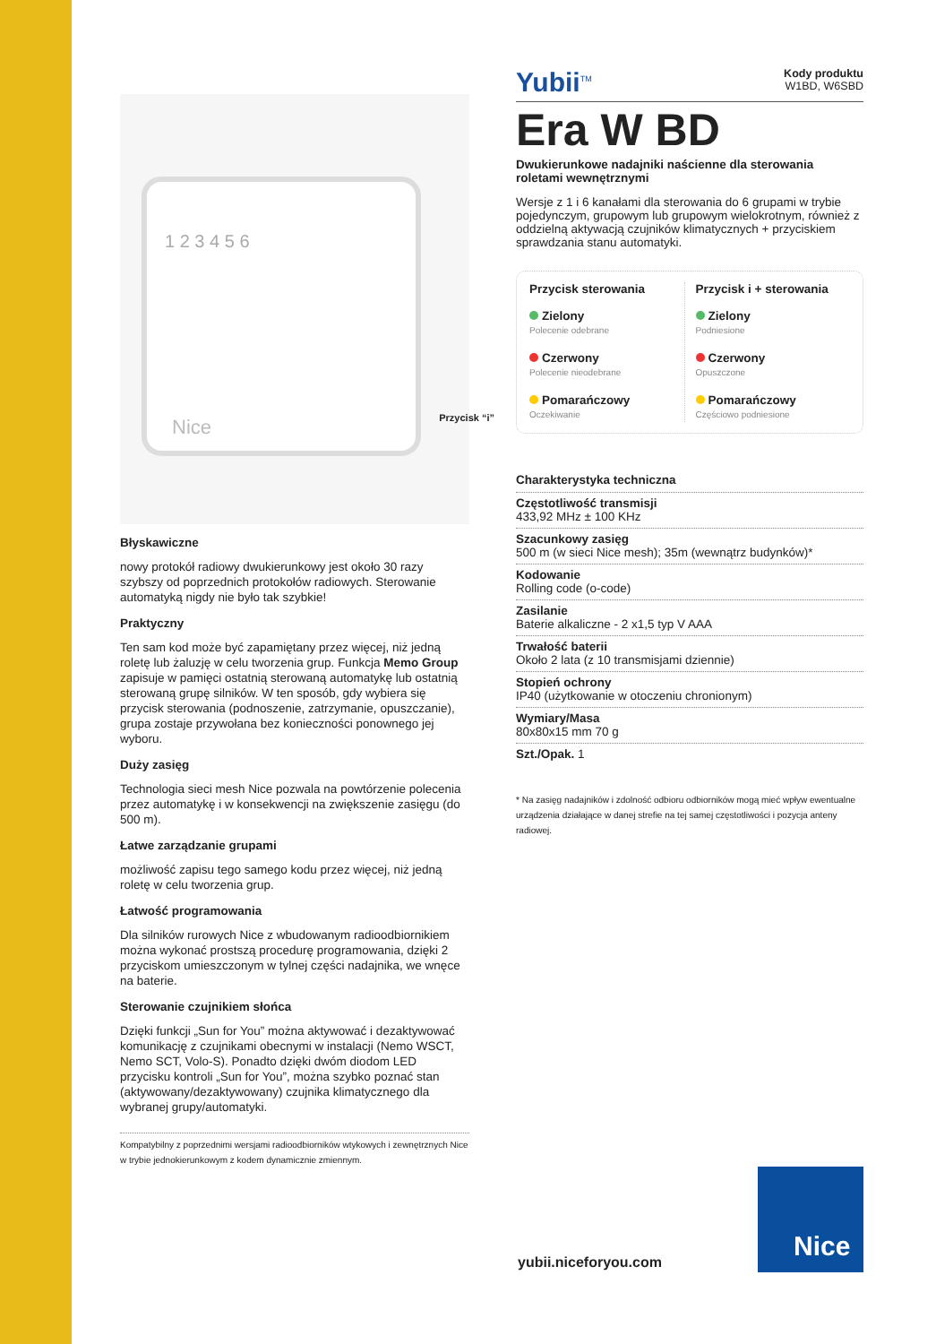1 2 3 4 5 6
Nice
Przycisk “i”
Błyskawiczne
nowy protokół radiowy dwukierunkowy jest około 30 razy szybszy od poprzednich protokołów radiowych. Sterowanie automatyką nigdy nie było tak szybkie!
Praktyczny
Ten sam kod może być zapamiętany przez więcej, niż jedną roletę lub żaluzję w celu tworzenia grup. Funkcja Memo Group zapisuje w pamięci ostatnią sterowaną automatykę lub ostatnią sterowaną grupę silników. W ten sposób, gdy wybiera się przycisk sterowania (podnoszenie, zatrzymanie, opuszczanie), grupa zostaje przywołana bez konieczności ponownego jej wyboru.
Duży zasięg
Technologia sieci mesh Nice pozwala na powtórzenie polecenia przez automatykę i w konsekwencji na zwiększenie zasięgu (do 500 m).
Łatwe zarządzanie grupami
możliwość zapisu tego samego kodu przez więcej, niż jedną roletę w celu tworzenia grup.
Łatwość programowania
Dla silników rurowych Nice z wbudowanym radioodbiornikiem można wykonać prostszą procedurę programowania, dzięki 2 przyciskom umieszczonym w tylnej części nadajnika, we wnęce na baterie.
Sterowanie czujnikiem słońca
Dzięki funkcji „Sun for You” można aktywować i dezaktywować komunikację z czujnikami obecnymi w instalacji (Nemo WSCT, Nemo SCT, Volo-S). Ponadto dzięki dwóm diodom LED przycisku kontroli „Sun for You”, można szybko poznać stan (aktywowany/dezaktywowany) czujnika klimatycznego dla wybranej grupy/automatyki.
Kompatybilny z poprzednimi wersjami radioodbiorników wtykowych i zewnętrznych Nice w trybie jednokierunkowym z kodem dynamicznie zmiennym.
Yubii<sup>TM</sup> Kody produktu
W1BD, W6SBD
Era W BD
Dwukierunkowe nadajniki naścienne dla sterowania roletami wewnętrznymi
Wersje z 1 i 6 kanałami dla sterowania do 6 grupami w trybie pojedynczym, grupowym lub grupowym wielokrotnym, również z oddzielną aktywacją czujników klimatycznych + przyciskiem sprawdzania stanu automatyki.
Przycisk sterowania
Zielony
Polecenie odebrane
Czerwony
Polecenie nieodebrane
Pomarańczowy
Oczekiwanie
Przycisk i + sterowania
Zielony
Podniesione
Czerwony
Opuszczone
Pomarańczowy
Częściowo podniesione
Charakterystyka techniczna
Częstotliwość transmisji
433,92 MHz ± 100 KHz
Szacunkowy zasięg
500 m (w sieci Nice mesh); 35m (wewnątrz budynków)*
Kodowanie
Rolling code (o-code)
Zasilanie
Baterie alkaliczne - 2 x1,5 typ V AAA
Trwałość baterii
Około 2 lata (z 10 transmisjami dziennie)
Stopień ochrony
IP40 (użytkowanie w otoczeniu chronionym)
Wymiary/Masa
80x80x15 mm 70 g
Szt./Opak. 1
* Na zasięg nadajników i zdolność odbioru odbiorników mogą mieć wpływ ewentualne urządzenia działające w danej strefie na tej samej częstotliwości i pozycja anteny radiowej.
yubii.niceforyou.com
Nice